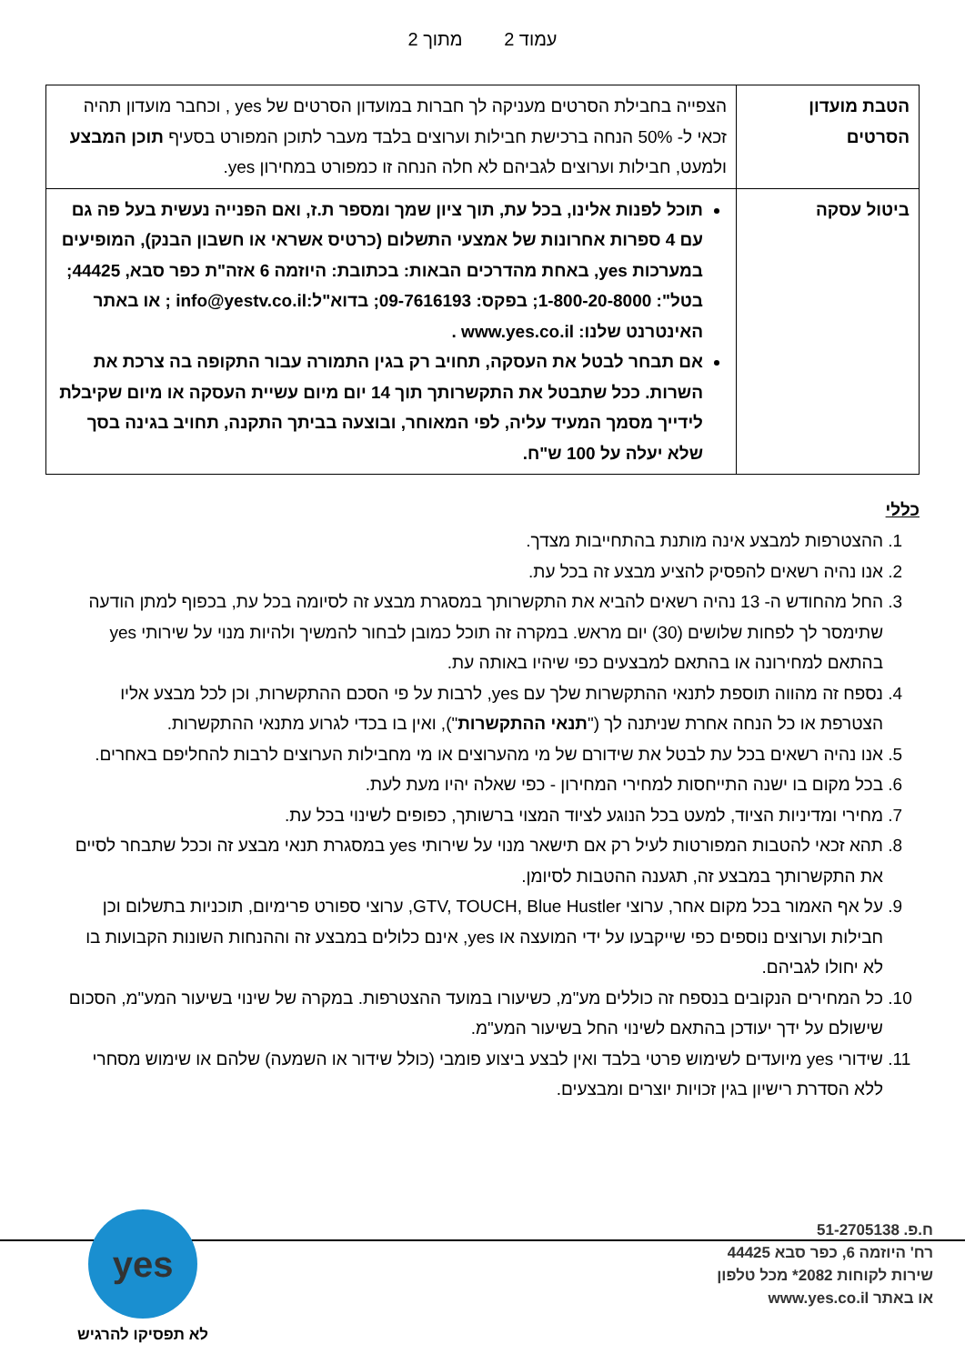עמוד 2 מתוך 2
| הטבת מועדון הסרטים | הצפייה בחבילת הסרטים מעניקה לך חברות במועדון הסרטים של yes , וכחבר מועדון תהיה זכאי ל- 50% הנחה ברכישת חבילות וערוצים בלבד מעבר לתוכן המפורט בסעיף תוכן המבצע ולמעט, חבילות וערוצים לגביהם לא חלה הנחה זו כמפורט במחירון yes. |
| ביטול עסקה | תוכל לפנות אלינו, בכל עת, תוך ציון שמך ומספר ת.ז, ואם הפנייה נעשית בעל פה גם עם 4 ספרות אחרונות של אמצעי התשלום (כרטיס אשראי או חשבון הבנק), המופיעים במערכות yes, באחת מהדרכים הבאות: בכתובת: היוזמה 6 אזה"ת כפר סבא, 44425; בטל": 1-800-20-8000; בפקס: 09-7616193; בדוא"ל:info@yestv.co.il ; או באתר האינטרנט שלנו: www.yes.co.il . אם תבחר לבטל את העסקה, תחויב רק בגין התמורה עבור התקופה בה צרכת את השרות. ככל שתבטל את התקשרותך תוך 14 יום מיום עשיית העסקה או מיום שקיבלת לידייך מסמך המעיד עליה, לפי המאוחר, ובוצעה בביתך התקנה, תחויב בגינה בסך שלא יעלה על 100 ש"ח. |
כללי
1. ההצטרפות למבצע אינה מותנת בהתחייבות מצדך.
2. אנו נהיה רשאים להפסיק להציע מבצע זה בכל עת.
3. החל מהחודש ה- 13 נהיה רשאים להביא את התקשרותך במסגרת מבצע זה לסיומה בכל עת, בכפוף למתן הודעה שתימסר לך לפחות שלושים (30) יום מראש. במקרה זה תוכל כמובן לבחור להמשיך ולהיות מנוי על שירותי yes בהתאם למחירונה או בהתאם למבצעים כפי שיהיו באותה עת.
4. נספח זה מהווה תוספת לתנאי ההתקשרות שלך עם yes, לרבות על פי הסכם ההתקשרות, וכן לכל מבצע אליו הצטרפת או כל הנחה אחרת שניתנה לך ("תנאי ההתקשרות"), ואין בו בכדי לגרוע מתנאי ההתקשרות.
5. אנו נהיה רשאים בכל עת לבטל את שידורם של מי מהערוצים או מי מחבילות הערוצים לרבות להחליפם באחרים.
6. בכל מקום בו ישנה התייחסות למחירי המחירון - כפי שאלה יהיו מעת לעת.
7. מחירי ומדיניות הציוד, למעט בכל הנוגע לציוד המצוי ברשותך, כפופים לשינוי בכל עת.
8. תהא זכאי להטבות המפורטות לעיל רק אם תישאר מנוי על שירותי yes במסגרת תנאי מבצע זה וככל שתבחר לסיים את התקשרותך במבצע זה, תגענה ההטבות לסיומן.
9. על אף האמור בכל מקום אחר, ערוצי GTV, TOUCH, Blue Hustler, ערוצי ספורט פרימיום, תוכניות בתשלום וכן חבילות וערוצים נוספים כפי שייקבעו על ידי המועצה או yes, אינם כלולים במבצע זה וההנחות השונות הקבועות בו לא יחולו לגביהם.
10. כל המחירים הנקובים בנספח זה כוללים מע"מ, כשיעורו במועד ההצטרפות. במקרה של שינוי בשיעור המע"מ, הסכום שישולם על ידך יעודכן בהתאם לשינוי החל בשיעור המע"מ.
11. שידורי yes מיועדים לשימוש פרטי בלבד ואין לבצע ביצוע פומבי (כולל שידור או השמעה) שלהם או שימוש מסחרי ללא הסדרת רישיון בגין זכויות יוצרים ומבצעים.
ח.פ. 51-2705138
רח' היוזמה 6, כפר סבא 44425
שירות לקוחות 2082* מכל טלפון
או באתר www.yes.co.il
yes
לא תפסיקו להרגיש